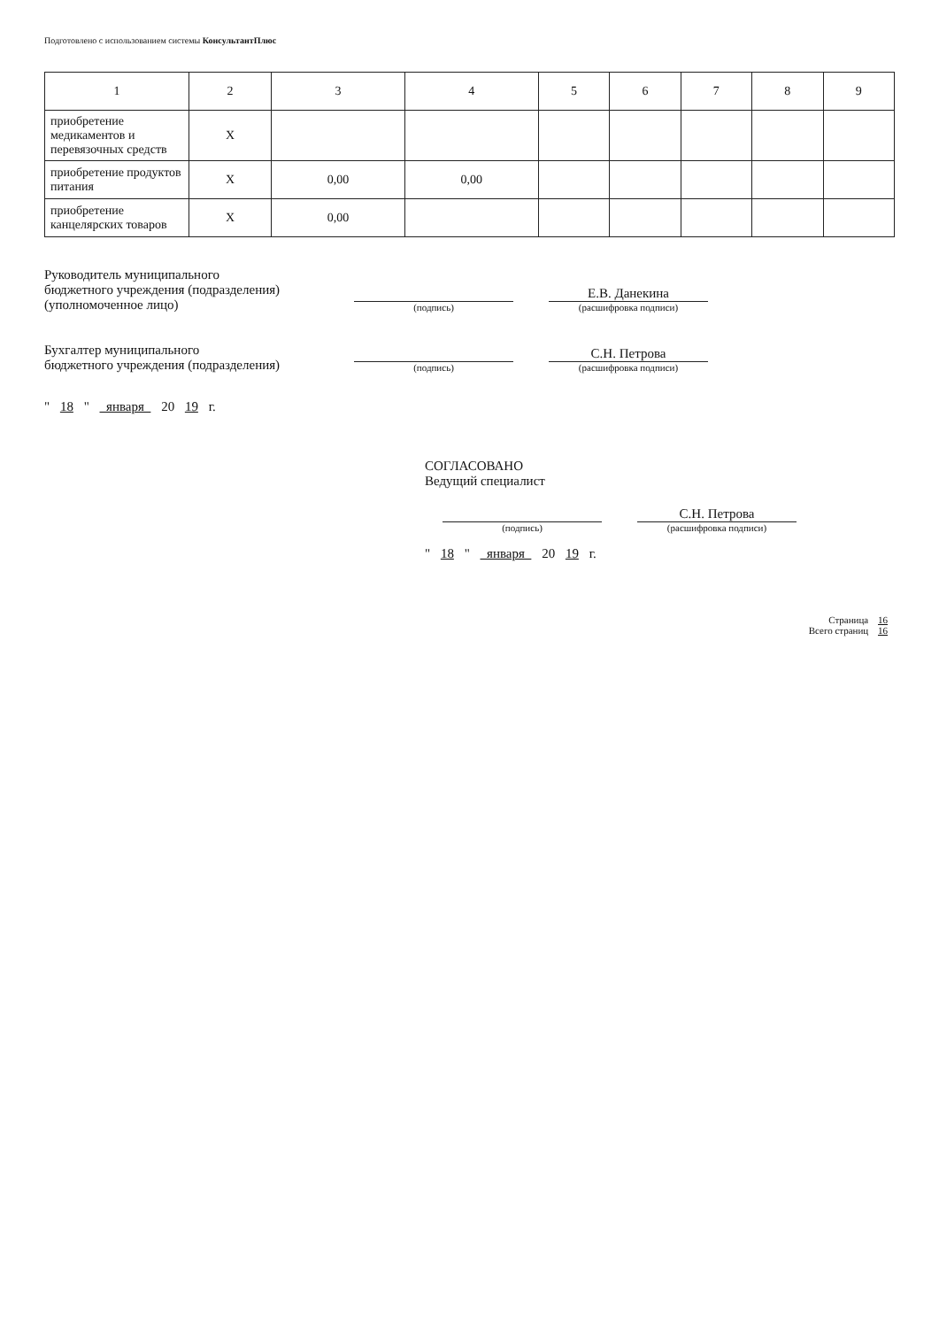Подготовлено с использованием системы КонсультантПлюс
| 1 | 2 | 3 | 4 | 5 | 6 | 7 | 8 | 9 |
| --- | --- | --- | --- | --- | --- | --- | --- | --- |
| приобретение медикаментов и перевязочных средств | X | | | | | | | |
| приобретение продуктов питания | X | 0,00 | 0,00 | | | | | |
| приобретение канцелярских товаров | X | 0,00 | | | | | | |
Руководитель муниципального
бюджетного учреждения (подразделения)
(уполномоченное лицо)
(подпись)
Е.В. Данекина
(расшифровка подписи)
Бухгалтер муниципального
бюджетного учреждения (подразделения)
(подпись)
С.Н. Петрова
(расшифровка подписи)
" 18 " января 20 19 г.
СОГЛАСОВАНО
Ведущий специалист
(подпись)
С.Н. Петрова
(расшифровка подписи)
" 18 " января 20 19 г.
Страница 16
Всего страниц 16